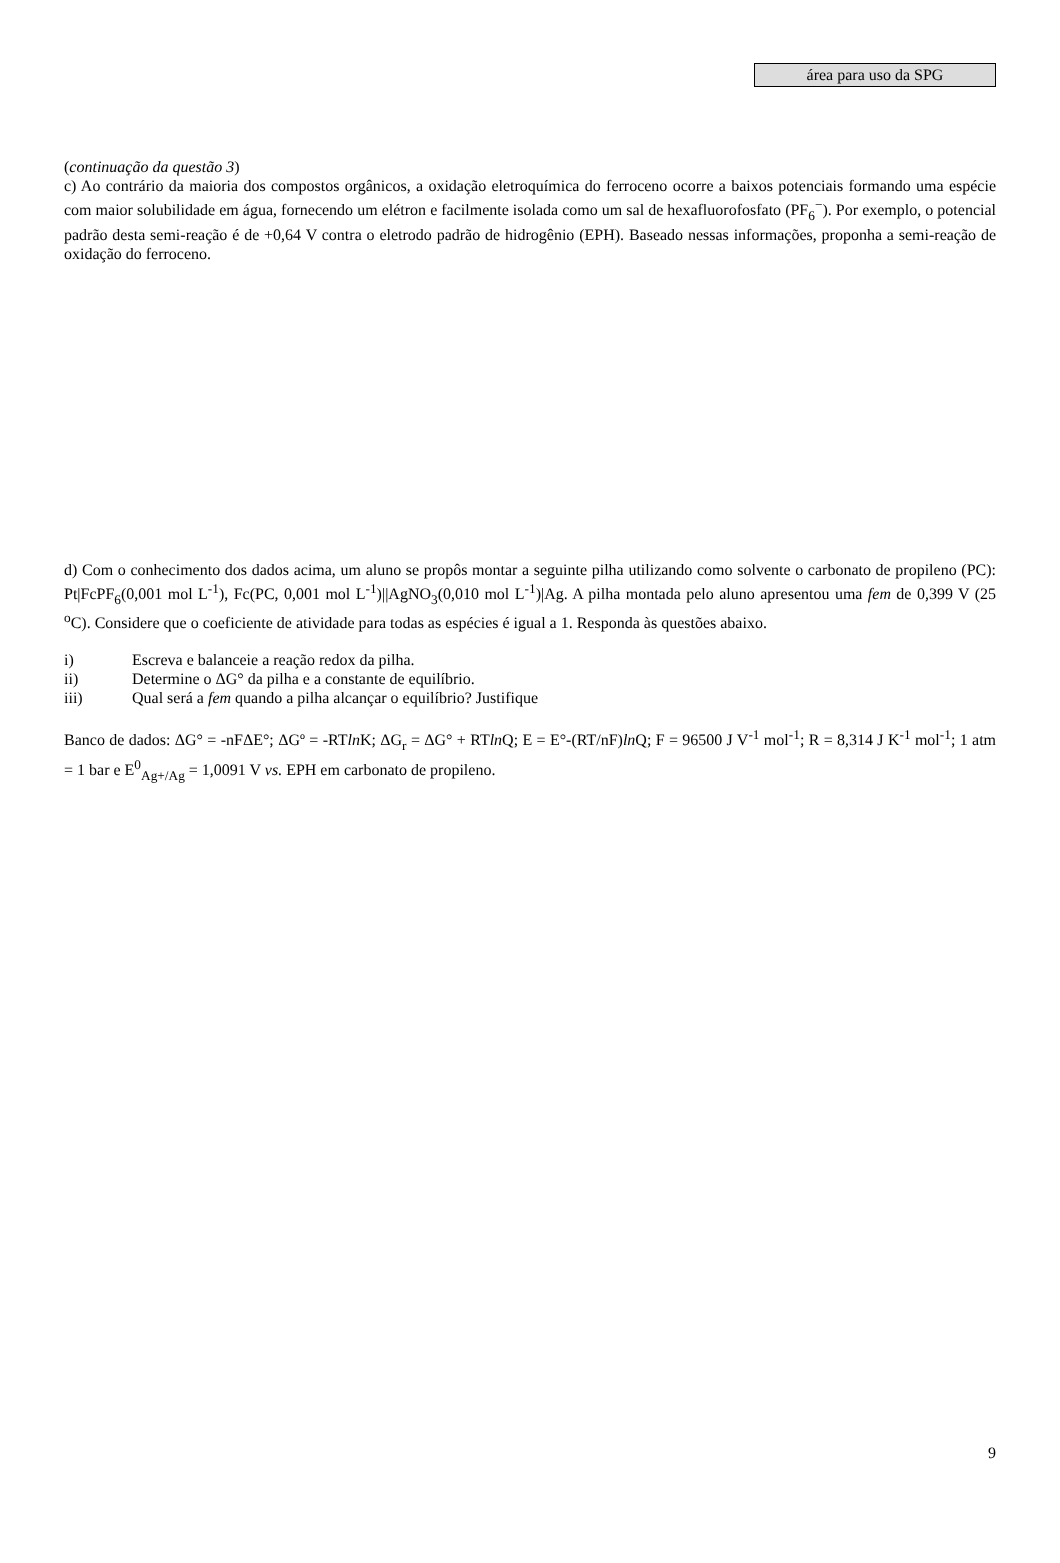área para uso da SPG
(continuação da questão 3)
c) Ao contrário da maioria dos compostos orgânicos, a oxidação eletroquímica do ferroceno ocorre a baixos potenciais formando uma espécie com maior solubilidade em água, fornecendo um elétron e facilmente isolada como um sal de hexafluorofosfato (PF<sub>6</sub><sup>−</sup>). Por exemplo, o potencial padrão desta semi-reação é de +0,64 V contra o eletrodo padrão de hidrogênio (EPH). Baseado nessas informações, proponha a semi-reação de oxidação do ferroceno.
d) Com o conhecimento dos dados acima, um aluno se propôs montar a seguinte pilha utilizando como solvente o carbonato de propileno (PC): Pt|FcPF<sub>6</sub>(0,001 mol L<sup>-1</sup>), Fc(PC, 0,001 mol L<sup>-1</sup>)||AgNO<sub>3</sub>(0,010 mol L<sup>-1</sup>)|Ag. A pilha montada pelo aluno apresentou uma fem de 0,399 V (25 <sup>o</sup>C). Considere que o coeficiente de atividade para todas as espécies é igual a 1. Responda às questões abaixo.
i) Escreva e balanceie a reação redox da pilha.
ii) Determine o ΔG° da pilha e a constante de equilíbrio.
iii) Qual será a fem quando a pilha alcançar o equilíbrio? Justifique
Banco de dados: ΔG° = -nFΔE°; ΔGº = -RTln K; ΔG<sub>r</sub> = ΔG° + RTln Q; E = E°-(RT/nF)ln Q; F = 96500 J V<sup>-1</sup> mol<sup>-1</sup>; R = 8,314 J K<sup>-1</sup> mol<sup>-1</sup>; 1 atm = 1 bar e E<sup>0</sup><sub>Ag+/Ag</sub> = 1,0091 V vs. EPH em carbonato de propileno.
9